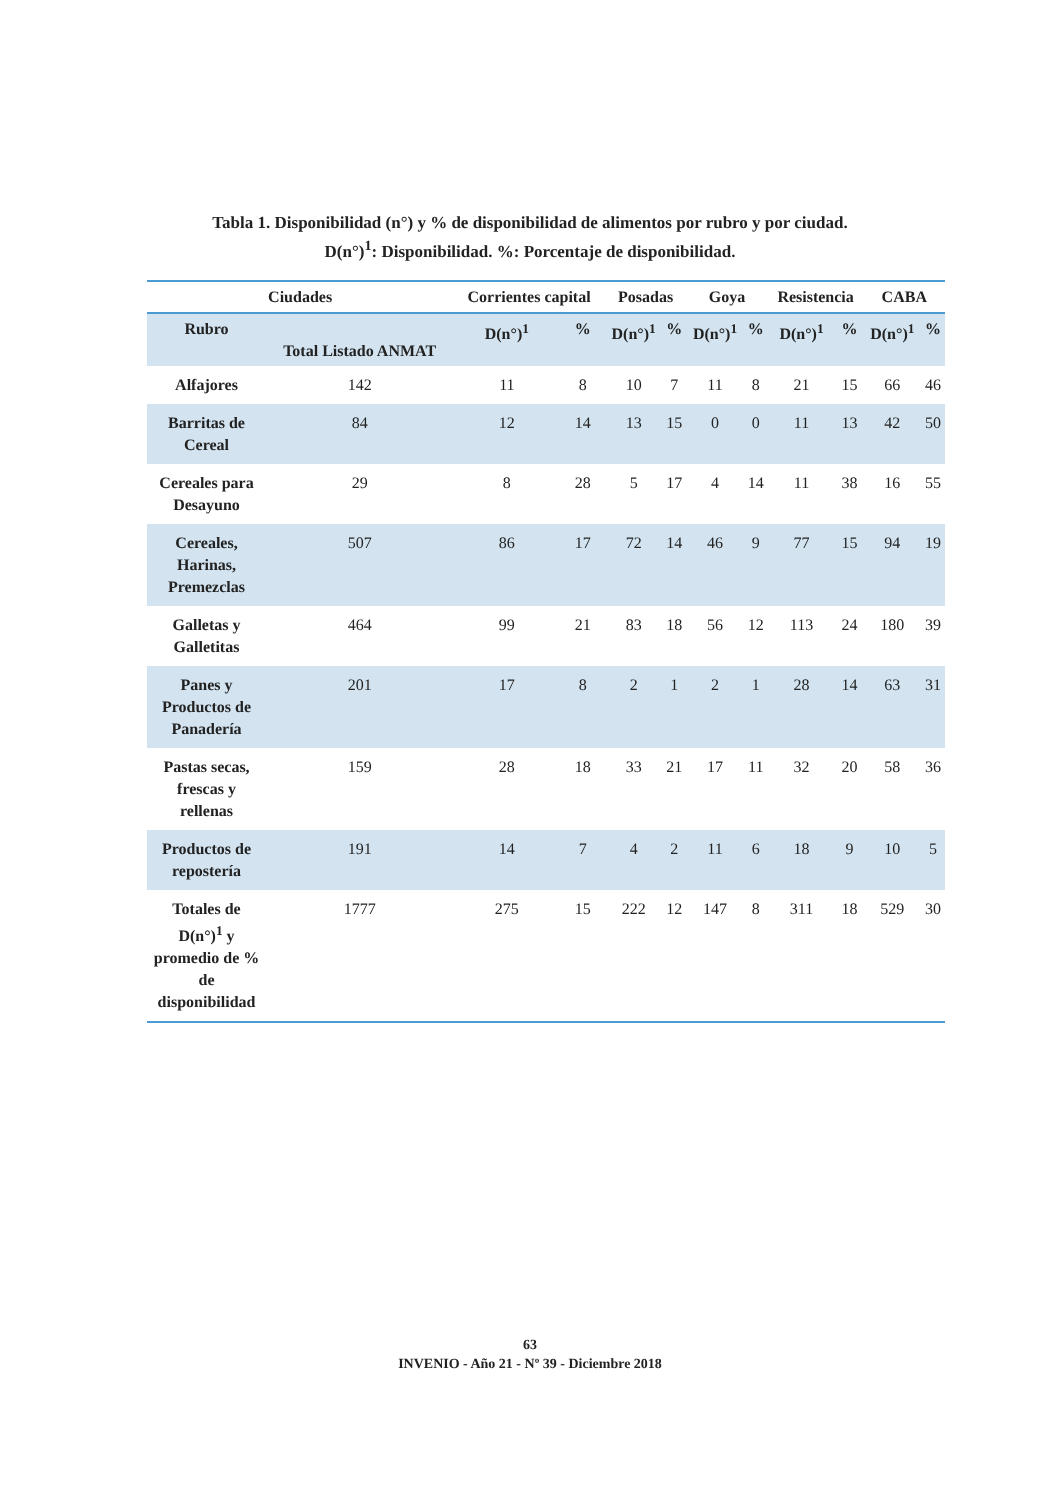Tabla 1. Disponibilidad (n°) y % de disponibilidad de alimentos por rubro y por ciudad.
D(n°)<sup>1</sup>: Disponibilidad. %: Porcentaje de disponibilidad.
| Ciudades | | Corrientes capital | | Posadas | | Goya | | Resistencia | | CABA | |
| --- | --- | --- | --- | --- | --- | --- | --- | --- | --- | --- | --- |
| Rubro | Total Listado ANMAT | D(n°)<sup>1</sup> | % | D(n°)<sup>1</sup> | % | D(n°)<sup>1</sup> | % | D(n°)<sup>1</sup> | % | D(n°)<sup>1</sup> | % |
| Alfajores | 142 | 11 | 8 | 10 | 7 | 11 | 8 | 21 | 15 | 66 | 46 |
| Barritas de Cereal | 84 | 12 | 14 | 13 | 15 | 0 | 0 | 11 | 13 | 42 | 50 |
| Cereales para Desayuno | 29 | 8 | 28 | 5 | 17 | 4 | 14 | 11 | 38 | 16 | 55 |
| Cereales, Harinas, Premezclas | 507 | 86 | 17 | 72 | 14 | 46 | 9 | 77 | 15 | 94 | 19 |
| Galletas y Galletitas | 464 | 99 | 21 | 83 | 18 | 56 | 12 | 113 | 24 | 180 | 39 |
| Panes y Productos de Panadería | 201 | 17 | 8 | 2 | 1 | 2 | 1 | 28 | 14 | 63 | 31 |
| Pastas secas, frescas y rellenas | 159 | 28 | 18 | 33 | 21 | 17 | 11 | 32 | 20 | 58 | 36 |
| Productos de repostería | 191 | 14 | 7 | 4 | 2 | 11 | 6 | 18 | 9 | 10 | 5 |
| Totales de D(n°)<sup>1</sup> y promedio de % de disponibilidad | 1777 | 275 | 15 | 222 | 12 | 147 | 8 | 311 | 18 | 529 | 30 |
63
INVENIO - Año 21 - Nº 39 - Diciembre 2018